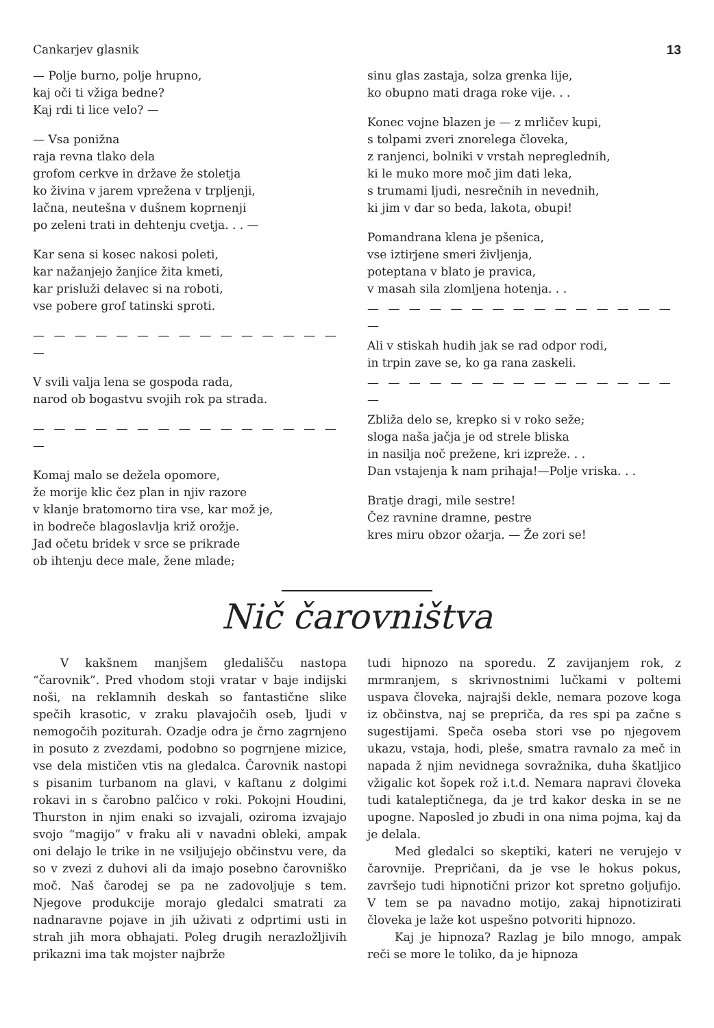Cankarjev glasnik 13
— Polje burno, polje hrupno,
kaj oči ti vžiga bedne?
Kaj rdi ti lice velo? —
— Vsa ponižna
raja revna tlako dela
grofom cerkve in države že stoletja
ko živina v jarem vprežena v trpljenji,
lačna, neutešna v dušnem koprnenji
po zeleni trati in dehtenju cvetja. . . —
Kar sena si kosec nakosi poleti,
kar nažanjejo žanjice žita kmeti,
kar prisluži delavec si na roboti,
vse pobere grof tatinski sproti.
— — — — — — — — — — — — — — — —
V svili valja lena se gospoda rada,
narod ob bogastvu svojih rok pa strada.
— — — — — — — — — — — — — — — —
Komaj malo se dežela opomore,
že morije klic čez plan in njiv razore
v klanje bratomorno tira vse, kar mož je,
in bodreče blagoslavlja križ orožje.
Jad očetu bridek v srce se prikrade
ob ihtenju dece male, žene mlade;
sinu glas zastaja, solza grenka lije,
ko obupno mati draga roke vije. . .
Konec vojne blazen je — z mrličev kupi,
s tolpami zveri znorelega človeka,
z ranjenci, bolniki v vrstah nepreglednih,
ki le muko more moč jim dati leka,
s trumami ljudi, nesrečnih in nevednih,
ki jim v dar so beda, lakota, obupi!
Pomandrana klena je pšenica,
vse iztirjene smeri življenja,
poteptana v blato je pravica,
v masah sila zlomljena hotenja. . .
— — — — — — — — — — — — — — — —
Ali v stiskah hudih jak se rad odpor rodi,
in trpin zave se, ko ga rana zaskeli.
— — — — — — — — — — — — — — — —
Zbliža delo se, krepko si v roko seže;
sloga naša jačja je od strele bliska
in nasilja noč prežene, kri izpreže. . .
Dan vstajenja k nam prihaja!—Polje vriska. . .
Bratje dragi, mile sestre!
Čez ravnine dramne, pestre
kres miru obzor ožarja. — Že zori se!
Nič čarovništva
V kakšnem manjšem gledališču nastopa “čarovnik”. Pred vhodom stoji vratar v baje indijski noši, na reklamnih deskah so fantastične slike spečih krasotic, v zraku plavajočih oseb, ljudi v nemogočih poziturah. Ozadje odra je črno zagrnjeno in posuto z zvezdami, podobno so pogrnjene mizice, vse dela mističen vtis na gledalca. Čarovnik nastopi s pisanim turbanom na glavi, v kaftanu z dolgimi rokavi in s čarobno palčico v roki. Pokojni Houdini, Thurston in njim enaki so izvajali, oziroma izvajajo svojo “magijo” v fraku ali v navadni obleki, ampak oni delajo le trike in ne vsiljujejo občinstvu vere, da so v zvezi z duhovi ali da imajo posebno čarovniško moč. Naš čarodej se pa ne zadovoljuje s tem. Njegove produkcije morajo gledalci smatrati za nadnaravne pojave in jih uživati z odprtimi usti in strah jih mora obhajati. Poleg drugih nerazložljivih prikazni ima tak mojster najbrže
tudi hipnozo na sporedu. Z zavijanjem rok, z mrmranjem, s skrivnostnimi lučkami v poltemi uspava človeka, najrajši dekle, nemara pozove koga iz občinstva, naj se prepriča, da res spi pa začne s sugestijami. Speča oseba stori vse po njegovem ukazu, vstaja, hodi, pleše, smatra ravnalo za meč in napada ž njim nevidnega sovražnika, duha škatljico vžigalic kot šopek rož i.t.d. Nemara napravi človeka tudi kataleptičnega, da je trd kakor deska in se ne upogne. Naposled jo zbudi in ona nima pojma, kaj da je delala.
Med gledalci so skeptiki, kateri ne verujejo v čarovnije. Prepričani, da je vse le hokus pokus, završejo tudi hipnotični prizor kot spretno goljufijo. V tem se pa navadno motijo, zakaj hipnotizirati človeka je laže kot uspešno potvoriti hipnozo.
Kaj je hipnoza? Razlag je bilo mnogo, ampak reči se more le toliko, da je hipnoza